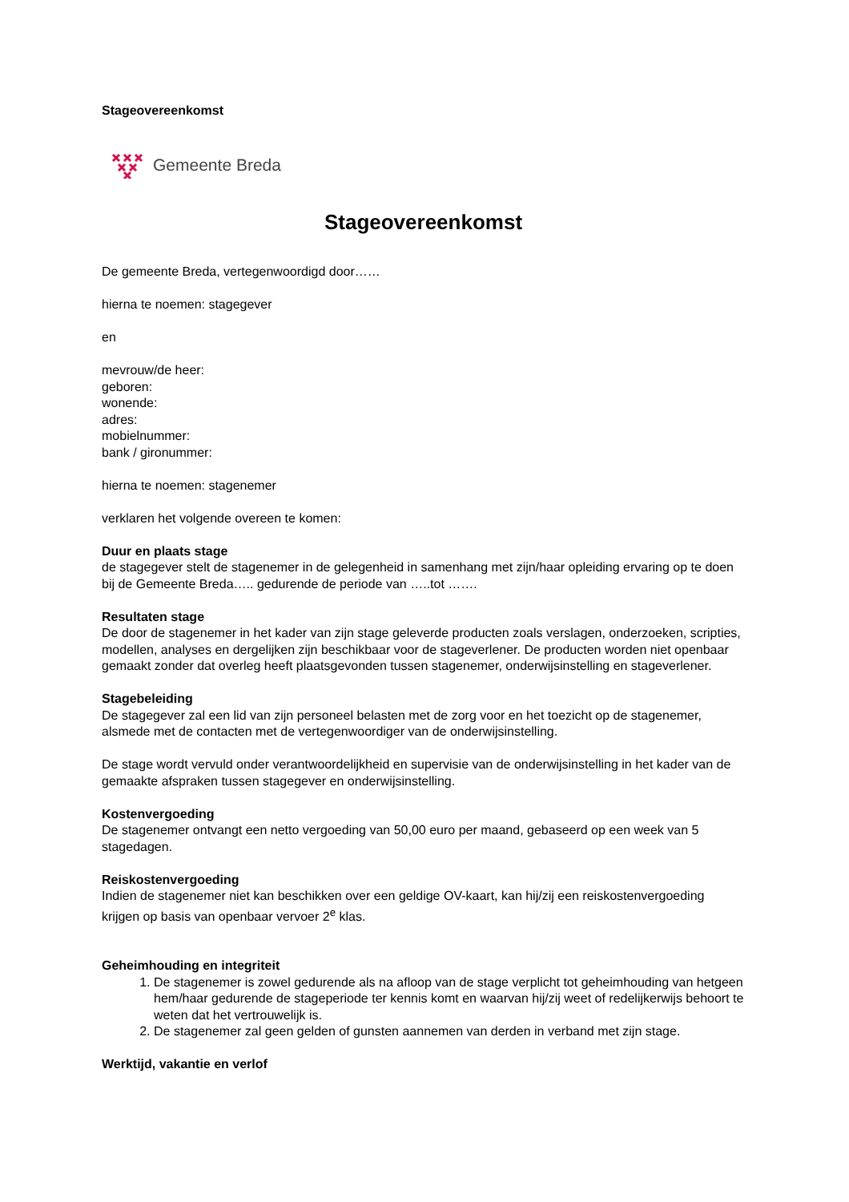Stageovereenkomst
Gemeente Breda
Stageovereenkomst
De gemeente Breda, vertegenwoordigd door……
hierna te noemen: stagegever
en
mevrouw/de heer:
geboren:
wonende:
adres:
mobielnummer:
bank / gironummer:
hierna te noemen: stagenemer
verklaren het volgende overeen te komen:
Duur en plaats stage
de stagegever stelt de stagenemer in de gelegenheid in samenhang met zijn/haar opleiding ervaring op te doen bij de Gemeente Breda….. gedurende de periode van …..tot …….
Resultaten stage
De door de stagenemer in het kader van zijn stage geleverde producten zoals verslagen, onderzoeken, scripties, modellen, analyses en dergelijken zijn beschikbaar voor de stageverlener. De producten worden niet openbaar gemaakt zonder dat overleg heeft plaatsgevonden tussen stagenemer, onderwijsinstelling en stageverlener.
Stagebeleiding
De stagegever zal een lid van zijn personeel belasten met de zorg voor en het toezicht op de stagenemer, alsmede met de contacten met de vertegenwoordiger van de onderwijsinstelling.
De stage wordt vervuld onder verantwoordelijkheid en supervisie van de onderwijsinstelling in het kader van de gemaakte afspraken tussen stagegever en onderwijsinstelling.
Kostenvergoeding
De stagenemer ontvangt een netto vergoeding van 50,00 euro per maand, gebaseerd op een week van 5 stagedagen.
Reiskostenvergoeding
Indien de stagenemer niet kan beschikken over een geldige OV-kaart, kan hij/zij een reiskostenvergoeding krijgen op basis van openbaar vervoer 2<sup>e</sup> klas.
Geheimhouding en integriteit
1. De stagenemer is zowel gedurende als na afloop van de stage verplicht tot geheimhouding van hetgeen hem/haar gedurende de stageperiode ter kennis komt en waarvan hij/zij weet of redelijkerwijs behoort te weten dat het vertrouwelijk is.
2. De stagenemer zal geen gelden of gunsten aannemen van derden in verband met zijn stage.
Werktijd, vakantie en verlof